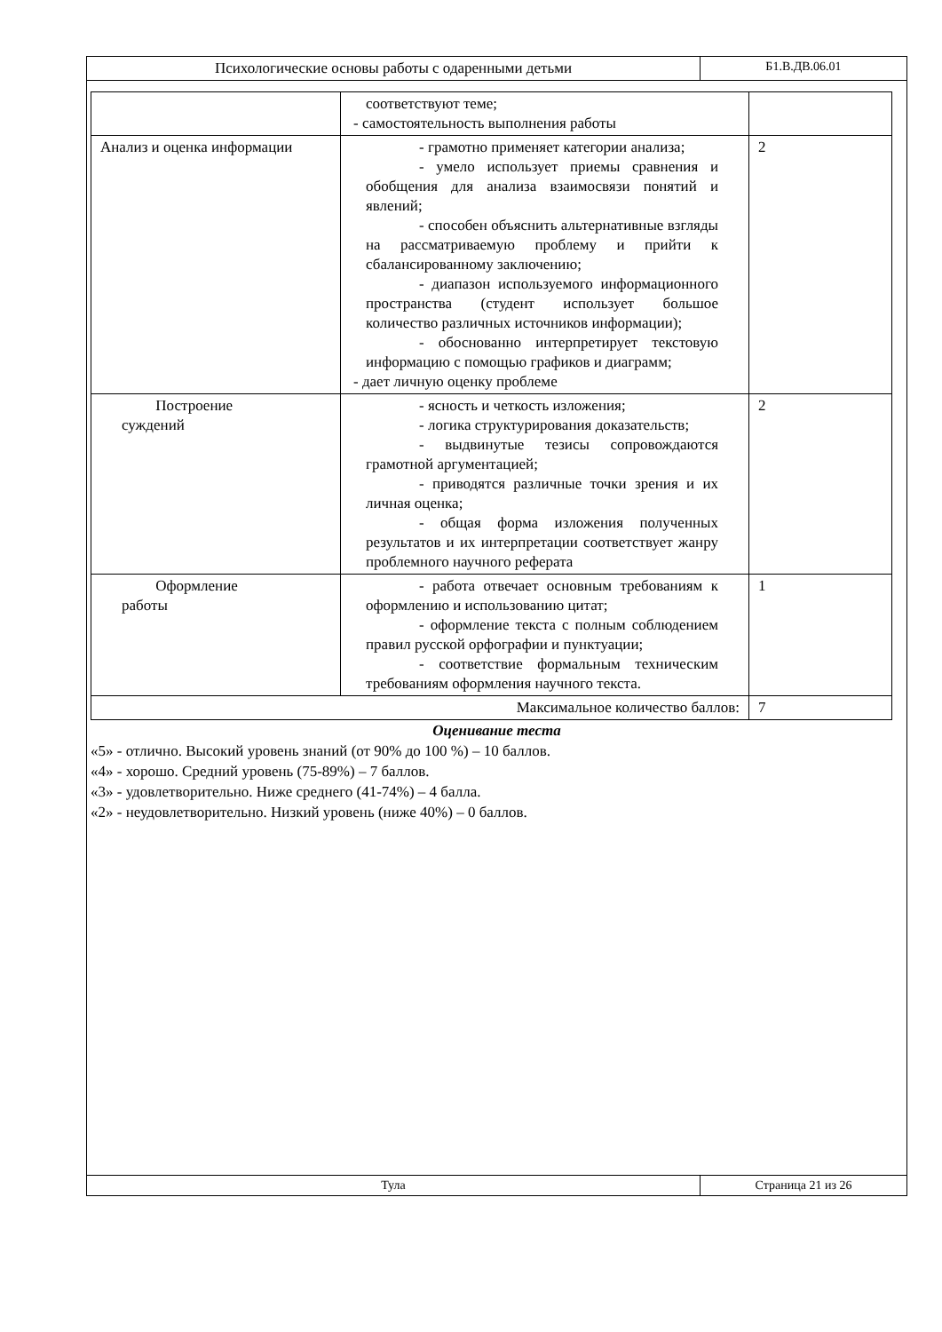Психологические основы работы с одаренными детьми
Б1.В.ДВ.06.01
| | соответствуют теме; - самостоятельность выполнения работы | |
| Анализ и оценка информации | - грамотно применяет категории анализа; - умело использует приемы сравнения и обобщения для анализа взаимосвязи понятий и явлений; - способен объяснить альтернативные взгляды на рассматриваемую проблему и прийти к сбалансированному заключению; - диапазон используемого информационного пространства (студент использует большое количество различных источников информации); - обоснованно интерпретирует текстовую информацию с помощью графиков и диаграмм; - дает личную оценку проблеме | 2 |
| Построение суждений | - ясность и четкость изложения; - логика структурирования доказательств; - выдвинутые тезисы сопровождаются грамотной аргументацией; - приводятся различные точки зрения и их личная оценка; - общая форма изложения полученных результатов и их интерпретации соответствует жанру проблемного научного реферата | 2 |
| Оформление работы | - работа отвечает основным требованиям к оформлению и использованию цитат; - оформление текста с полным соблюдением правил русской орфографии и пунктуации; - соответствие формальным техническим требованиям оформления научного текста. | 1 |
| Максимальное количество баллов: | | 7 |
Оценивание теста
«5» - отлично. Высокий уровень знаний (от 90% до 100 %) – 10 баллов.
«4» - хорошо. Средний уровень (75-89%) – 7 баллов.
«3» - удовлетворительно. Ниже среднего (41-74%) – 4 балла.
«2» - неудовлетворительно. Низкий уровень (ниже 40%) – 0 баллов.
Тула Страница 21 из 26